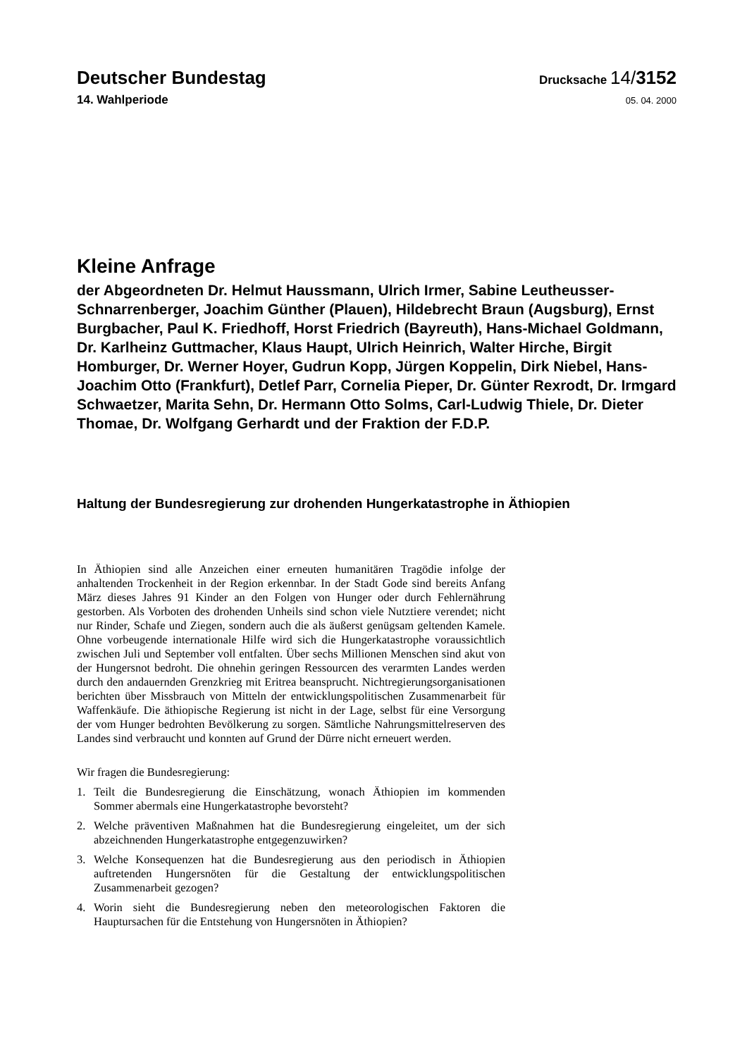Deutscher Bundestag
Drucksache 14/3152
14. Wahlperiode
05. 04. 2000
Kleine Anfrage
der Abgeordneten Dr. Helmut Haussmann, Ulrich Irmer, Sabine Leutheusser-Schnarrenberger, Joachim Günther (Plauen), Hildebrecht Braun (Augsburg), Ernst Burgbacher, Paul K. Friedhoff, Horst Friedrich (Bayreuth), Hans-Michael Goldmann, Dr. Karlheinz Guttmacher, Klaus Haupt, Ulrich Heinrich, Walter Hirche, Birgit Homburger, Dr. Werner Hoyer, Gudrun Kopp, Jürgen Koppelin, Dirk Niebel, Hans-Joachim Otto (Frankfurt), Detlef Parr, Cornelia Pieper, Dr. Günter Rexrodt, Dr. Irmgard Schwaetzer, Marita Sehn, Dr. Hermann Otto Solms, Carl-Ludwig Thiele, Dr. Dieter Thomae, Dr. Wolfgang Gerhardt und der Fraktion der F.D.P.
Haltung der Bundesregierung zur drohenden Hungerkatastrophe in Äthiopien
In Äthiopien sind alle Anzeichen einer erneuten humanitären Tragödie infolge der anhaltenden Trockenheit in der Region erkennbar. In der Stadt Gode sind bereits Anfang März dieses Jahres 91 Kinder an den Folgen von Hunger oder durch Fehlernährung gestorben. Als Vorboten des drohenden Unheils sind schon viele Nutztiere verendet; nicht nur Rinder, Schafe und Ziegen, sondern auch die als äußerst genügsam geltenden Kamele. Ohne vorbeugende internationale Hilfe wird sich die Hungerkatastrophe voraussichtlich zwischen Juli und September voll entfalten. Über sechs Millionen Menschen sind akut von der Hungersnot bedroht. Die ohnehin geringen Ressourcen des verarmten Landes werden durch den andauernden Grenzkrieg mit Eritrea beansprucht. Nichtregierungsorganisationen berichten über Missbrauch von Mitteln der entwicklungspolitischen Zusammenarbeit für Waffenkäufe. Die äthiopische Regierung ist nicht in der Lage, selbst für eine Versorgung der vom Hunger bedrohten Bevölkerung zu sorgen. Sämtliche Nahrungsmittelreserven des Landes sind verbraucht und konnten auf Grund der Dürre nicht erneuert werden.
Wir fragen die Bundesregierung:
1. Teilt die Bundesregierung die Einschätzung, wonach Äthiopien im kommenden Sommer abermals eine Hungerkatastrophe bevorsteht?
2. Welche präventiven Maßnahmen hat die Bundesregierung eingeleitet, um der sich abzeichnenden Hungerkatastrophe entgegenzuwirken?
3. Welche Konsequenzen hat die Bundesregierung aus den periodisch in Äthiopien auftretenden Hungersnöten für die Gestaltung der entwicklungspolitischen Zusammenarbeit gezogen?
4. Worin sieht die Bundesregierung neben den meteorologischen Faktoren die Hauptursachen für die Entstehung von Hungersnöten in Äthiopien?